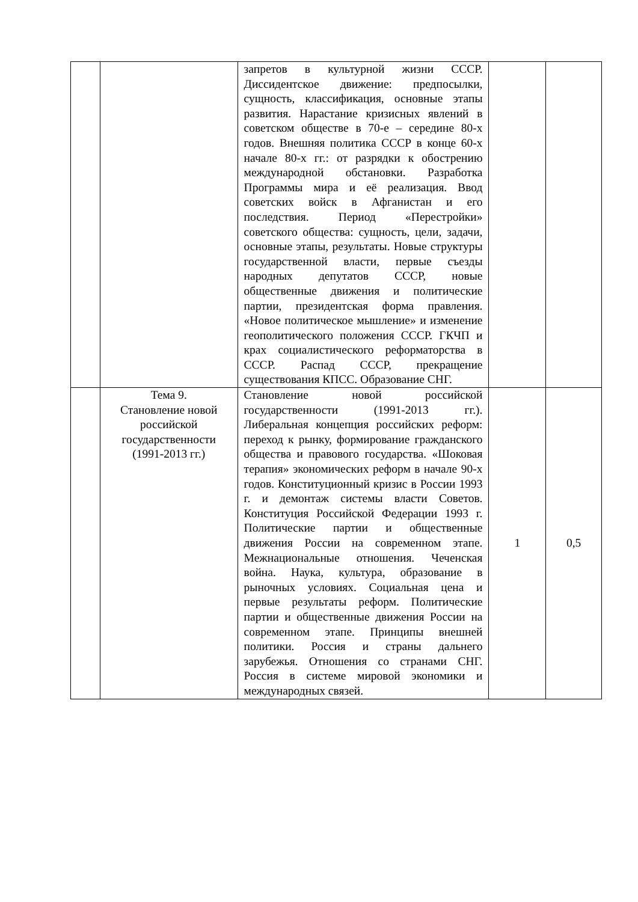| | | запретов в культурной жизни СССР. Диссидентское движение: предпосылки, сущность, классификация, основные этапы развития. Нарастание кризисных явлений в советском обществе в 70-е – середине 80-х годов. Внешняя политика СССР в конце 60-х начале 80-х гг.: от разрядки к обострению международной обстановки. Разработка Программы мира и её реализация. Ввод советских войск в Афганистан и его последствия. Период «Перестройки» советского общества: сущность, цели, задачи, основные этапы, результаты. Новые структуры государственной власти, первые съезды народных депутатов СССР, новые общественные движения и политические партии, президентская форма правления. «Новое политическое мышление» и изменение геополитического положения СССР. ГКЧП и крах социалистического реформаторства в СССР. Распад СССР, прекращение существования КПСС. Образование СНГ. | | |
| | Тема 9. Становление новой российской государственности (1991-2013 гг.) | Становление новой российской государственности (1991-2013 гг.). Либеральная концепция российских реформ: переход к рынку, формирование гражданского общества и правового государства. «Шоковая терапия» экономических реформ в начале 90-х годов. Конституционный кризис в России 1993 г. и демонтаж системы власти Советов. Конституция Российской Федерации 1993 г. Политические партии и общественные движения России на современном этапе. Межнациональные отношения. Чеченская война. Наука, культура, образование в рыночных условиях. Социальная цена и первые результаты реформ. Политические партии и общественные движения России на современном этапе. Принципы внешней политики. Россия и страны дальнего зарубежья. Отношения со странами СНГ. Россия в системе мировой экономики и международных связей. | 1 | 0,5 |